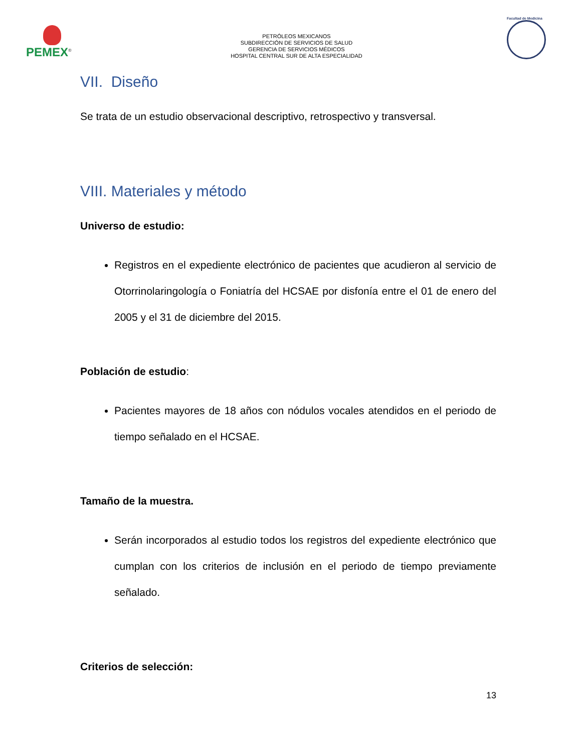PEMEX<sup>®</sup>
PETRÓLEOS MEXICANOS
SUBDIRECCIÓN DE SERVICIOS DE SALUD
GERENCIA DE SERVICIOS MÉDICOS
HOSPITAL CENTRAL SUR DE ALTA ESPECIALIDAD
Facultad de Medicina
VII. Diseño
Se trata de un estudio observacional descriptivo, retrospectivo y transversal.
VIII. Materiales y método
Universo de estudio:
Registros en el expediente electrónico de pacientes que acudieron al servicio de Otorrinolaringología o Foniatría del HCSAE por disfonía entre el 01 de enero del 2005 y el 31 de diciembre del 2015.
Población de estudio:
Pacientes mayores de 18 años con nódulos vocales atendidos en el periodo de tiempo señalado en el HCSAE.
Tamaño de la muestra.
Serán incorporados al estudio todos los registros del expediente electrónico que cumplan con los criterios de inclusión en el periodo de tiempo previamente señalado.
Criterios de selección:
13